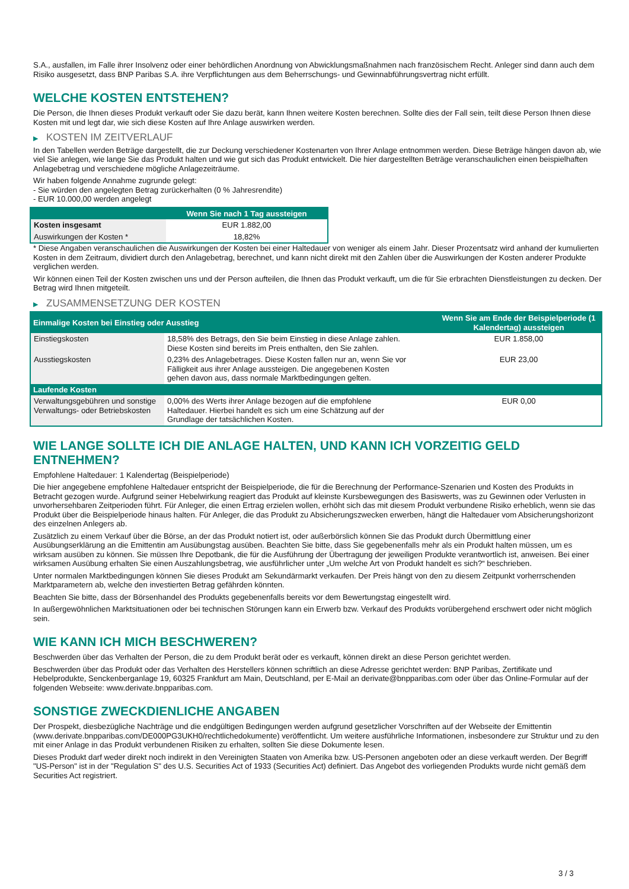S.A., ausfallen, im Falle ihrer Insolvenz oder einer behördlichen Anordnung von Abwicklungsmaßnahmen nach französischem Recht. Anleger sind dann auch dem Risiko ausgesetzt, dass BNP Paribas S.A. ihre Verpflichtungen aus dem Beherrschungs- und Gewinnabführungsvertrag nicht erfüllt.
WELCHE KOSTEN ENTSTEHEN?
Die Person, die Ihnen dieses Produkt verkauft oder Sie dazu berät, kann Ihnen weitere Kosten berechnen. Sollte dies der Fall sein, teilt diese Person Ihnen diese Kosten mit und legt dar, wie sich diese Kosten auf Ihre Anlage auswirken werden.
▶ KOSTEN IM ZEITVERLAUF
In den Tabellen werden Beträge dargestellt, die zur Deckung verschiedener Kostenarten von Ihrer Anlage entnommen werden. Diese Beträge hängen davon ab, wie viel Sie anlegen, wie lange Sie das Produkt halten und wie gut sich das Produkt entwickelt. Die hier dargestellten Beträge veranschaulichen einen beispielhaften Anlagebetrag und verschiedene mögliche Anlagezeiträume.
Wir haben folgende Annahme zugrunde gelegt:
- Sie würden den angelegten Betrag zurückerhalten (0 % Jahresrendite)
- EUR 10.000,00 werden angelegt
| | Wenn Sie nach 1 Tag aussteigen |
| --- | --- |
| Kosten insgesamt | EUR 1.882,00 |
| Auswirkungen der Kosten * | 18,82% |
* Diese Angaben veranschaulichen die Auswirkungen der Kosten bei einer Haltedauer von weniger als einem Jahr. Dieser Prozentsatz wird anhand der kumulierten Kosten in dem Zeitraum, dividiert durch den Anlagebetrag, berechnet, und kann nicht direkt mit den Zahlen über die Auswirkungen der Kosten anderer Produkte verglichen werden.
Wir können einen Teil der Kosten zwischen uns und der Person aufteilen, die Ihnen das Produkt verkauft, um die für Sie erbrachten Dienstleistungen zu decken. Der Betrag wird Ihnen mitgeteilt.
▶ ZUSAMMENSETZUNG DER KOSTEN
| Einmalige Kosten bei Einstieg oder Ausstieg | | Wenn Sie am Ende der Beispielperiode (1 Kalendertag) aussteigen |
| --- | --- | --- |
| Einstiegskosten | 18,58% des Betrags, den Sie beim Einstieg in diese Anlage zahlen. Diese Kosten sind bereits im Preis enthalten, den Sie zahlen. | EUR 1.858,00 |
| Ausstiegskosten | 0,23% des Anlagebetrages. Diese Kosten fallen nur an, wenn Sie vor Fälligkeit aus ihrer Anlage aussteigen. Die angegebenen Kosten gehen davon aus, dass normale Marktbedingungen gelten. | EUR 23,00 |
| Laufende Kosten | | |
| Verwaltungsgebühren und sonstige Verwaltungs- oder Betriebskosten | 0,00% des Werts ihrer Anlage bezogen auf die empfohlene Haltedauer. Hierbei handelt es sich um eine Schätzung auf der Grundlage der tatsächlichen Kosten. | EUR 0,00 |
WIE LANGE SOLLTE ICH DIE ANLAGE HALTEN, UND KANN ICH VORZEITIG GELD ENTNEHMEN?
Empfohlene Haltedauer: 1 Kalendertag (Beispielperiode)
Die hier angegebene empfohlene Haltedauer entspricht der Beispielperiode, die für die Berechnung der Performance-Szenarien und Kosten des Produkts in Betracht gezogen wurde. Aufgrund seiner Hebelwirkung reagiert das Produkt auf kleinste Kursbewegungen des Basiswerts, was zu Gewinnen oder Verlusten in unvorhersehbaren Zeitperioden führt. Für Anleger, die einen Ertrag erzielen wollen, erhöht sich das mit diesem Produkt verbundene Risiko erheblich, wenn sie das Produkt über die Beispielperiode hinaus halten. Für Anleger, die das Produkt zu Absicherungszwecken erwerben, hängt die Haltedauer vom Absicherungshorizont des einzelnen Anlegers ab.
Zusätzlich zu einem Verkauf über die Börse, an der das Produkt notiert ist, oder außerbörslich können Sie das Produkt durch Übermittlung einer Ausübungserklärung an die Emittentin am Ausübungstag ausüben. Beachten Sie bitte, dass Sie gegebenenfalls mehr als ein Produkt halten müssen, um es wirksam ausüben zu können. Sie müssen Ihre Depotbank, die für die Ausführung der Übertragung der jeweiligen Produkte verantwortlich ist, anweisen. Bei einer wirksamen Ausübung erhalten Sie einen Auszahlungsbetrag, wie ausführlicher unter „Um welche Art von Produkt handelt es sich?“ beschrieben.
Unter normalen Marktbedingungen können Sie dieses Produkt am Sekundärmarkt verkaufen. Der Preis hängt von den zu diesem Zeitpunkt vorherrschenden Marktparametern ab, welche den investierten Betrag gefährden könnten.
Beachten Sie bitte, dass der Börsenhandel des Produkts gegebenenfalls bereits vor dem Bewertungstag eingestellt wird.
In außergewöhnlichen Marktsituationen oder bei technischen Störungen kann ein Erwerb bzw. Verkauf des Produkts vorübergehend erschwert oder nicht möglich sein.
WIE KANN ICH MICH BESCHWEREN?
Beschwerden über das Verhalten der Person, die zu dem Produkt berät oder es verkauft, können direkt an diese Person gerichtet werden.
Beschwerden über das Produkt oder das Verhalten des Herstellers können schriftlich an diese Adresse gerichtet werden: BNP Paribas, Zertifikate und Hebelprodukte, Senckenberganlage 19, 60325 Frankfurt am Main, Deutschland, per E-Mail an derivate@bnpparibas.com oder über das Online-Formular auf der folgenden Webseite: www.derivate.bnpparibas.com.
SONSTIGE ZWECKDIENLICHE ANGABEN
Der Prospekt, diesbezügliche Nachträge und die endgültigen Bedingungen werden aufgrund gesetzlicher Vorschriften auf der Webseite der Emittentin (www.derivate.bnpparibas.com/DE000PG3UKH0/rechtlichedokumente) veröffentlicht. Um weitere ausführliche Informationen, insbesondere zur Struktur und zu den mit einer Anlage in das Produkt verbundenen Risiken zu erhalten, sollten Sie diese Dokumente lesen.
Dieses Produkt darf weder direkt noch indirekt in den Vereinigten Staaten von Amerika bzw. US-Personen angeboten oder an diese verkauft werden. Der Begriff "US-Person" ist in der "Regulation S" des U.S. Securities Act of 1933 (Securities Act) definiert. Das Angebot des vorliegenden Produkts wurde nicht gemäß dem Securities Act registriert.
3 / 3